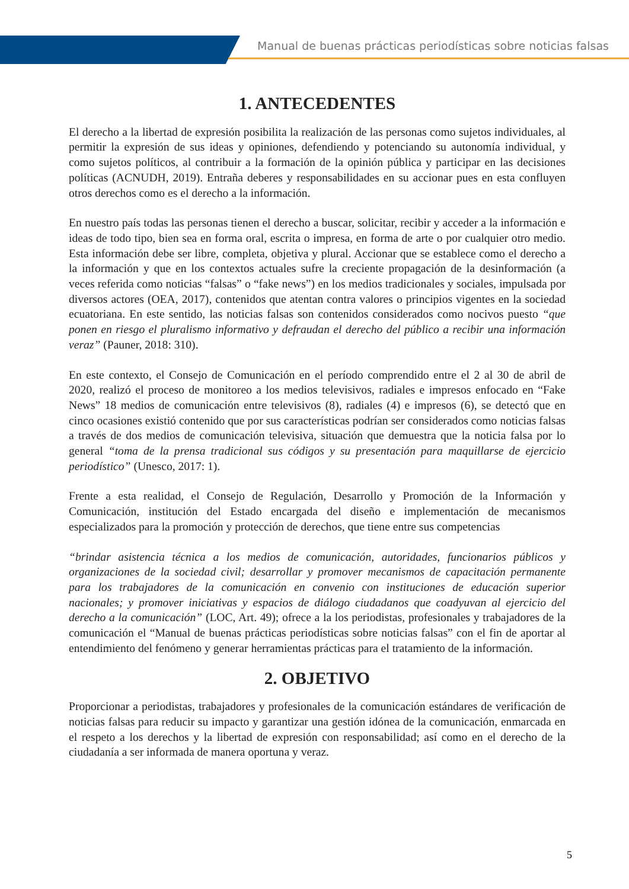Manual de buenas prácticas periodísticas sobre noticias falsas
1. ANTECEDENTES
El derecho a la libertad de expresión posibilita la realización de las personas como sujetos individuales, al permitir la expresión de sus ideas y opiniones, defendiendo y potenciando su autonomía individual, y como sujetos políticos, al contribuir a la formación de la opinión pública y participar en las decisiones políticas (ACNUDH, 2019). Entraña deberes y responsabilidades en su accionar pues en esta confluyen otros derechos como es el derecho a la información.
En nuestro país todas las personas tienen el derecho a buscar, solicitar, recibir y acceder a la información e ideas de todo tipo, bien sea en forma oral, escrita o impresa, en forma de arte o por cualquier otro medio. Esta información debe ser libre, completa, objetiva y plural. Accionar que se establece como el derecho a la información y que en los contextos actuales sufre la creciente propagación de la desinformación (a veces referida como noticias “falsas” o “fake news”) en los medios tradicionales y sociales, impulsada por diversos actores (OEA, 2017), contenidos que atentan contra valores o principios vigentes en la sociedad ecuatoriana. En este sentido, las noticias falsas son contenidos considerados como nocivos puesto “que ponen en riesgo el pluralismo informativo y defraudan el derecho del público a recibir una información veraz” (Pauner, 2018: 310).
En este contexto, el Consejo de Comunicación en el período comprendido entre el 2 al 30 de abril de 2020, realizó el proceso de monitoreo a los medios televisivos, radiales e impresos enfocado en “Fake News” 18 medios de comunicación entre televisivos (8), radiales (4) e impresos (6), se detectó que en cinco ocasiones existió contenido que por sus características podrían ser considerados como noticias falsas a través de dos medios de comunicación televisiva, situación que demuestra que la noticia falsa por lo general “toma de la prensa tradicional sus códigos y su presentación para maquillarse de ejercicio periodístico” (Unesco, 2017: 1).
Frente a esta realidad, el Consejo de Regulación, Desarrollo y Promoción de la Información y Comunicación, institución del Estado encargada del diseño e implementación de mecanismos especializados para la promoción y protección de derechos, que tiene entre sus competencias
“brindar asistencia técnica a los medios de comunicación, autoridades, funcionarios públicos y organizaciones de la sociedad civil; desarrollar y promover mecanismos de capacitación permanente para los trabajadores de la comunicación en convenio con instituciones de educación superior nacionales; y promover iniciativas y espacios de diálogo ciudadanos que coadyuvan al ejercicio del derecho a la comunicación” (LOC, Art. 49); ofrece a la los periodistas, profesionales y trabajadores de la comunicación el “Manual de buenas prácticas periodísticas sobre noticias falsas” con el fin de aportar al entendimiento del fenómeno y generar herramientas prácticas para el tratamiento de la información.
2. OBJETIVO
Proporcionar a periodistas, trabajadores y profesionales de la comunicación estándares de verificación de noticias falsas para reducir su impacto y garantizar una gestión idónea de la comunicación, enmarcada en el respeto a los derechos y la libertad de expresión con responsabilidad; así como en el derecho de la ciudadanía a ser informada de manera oportuna y veraz.
5